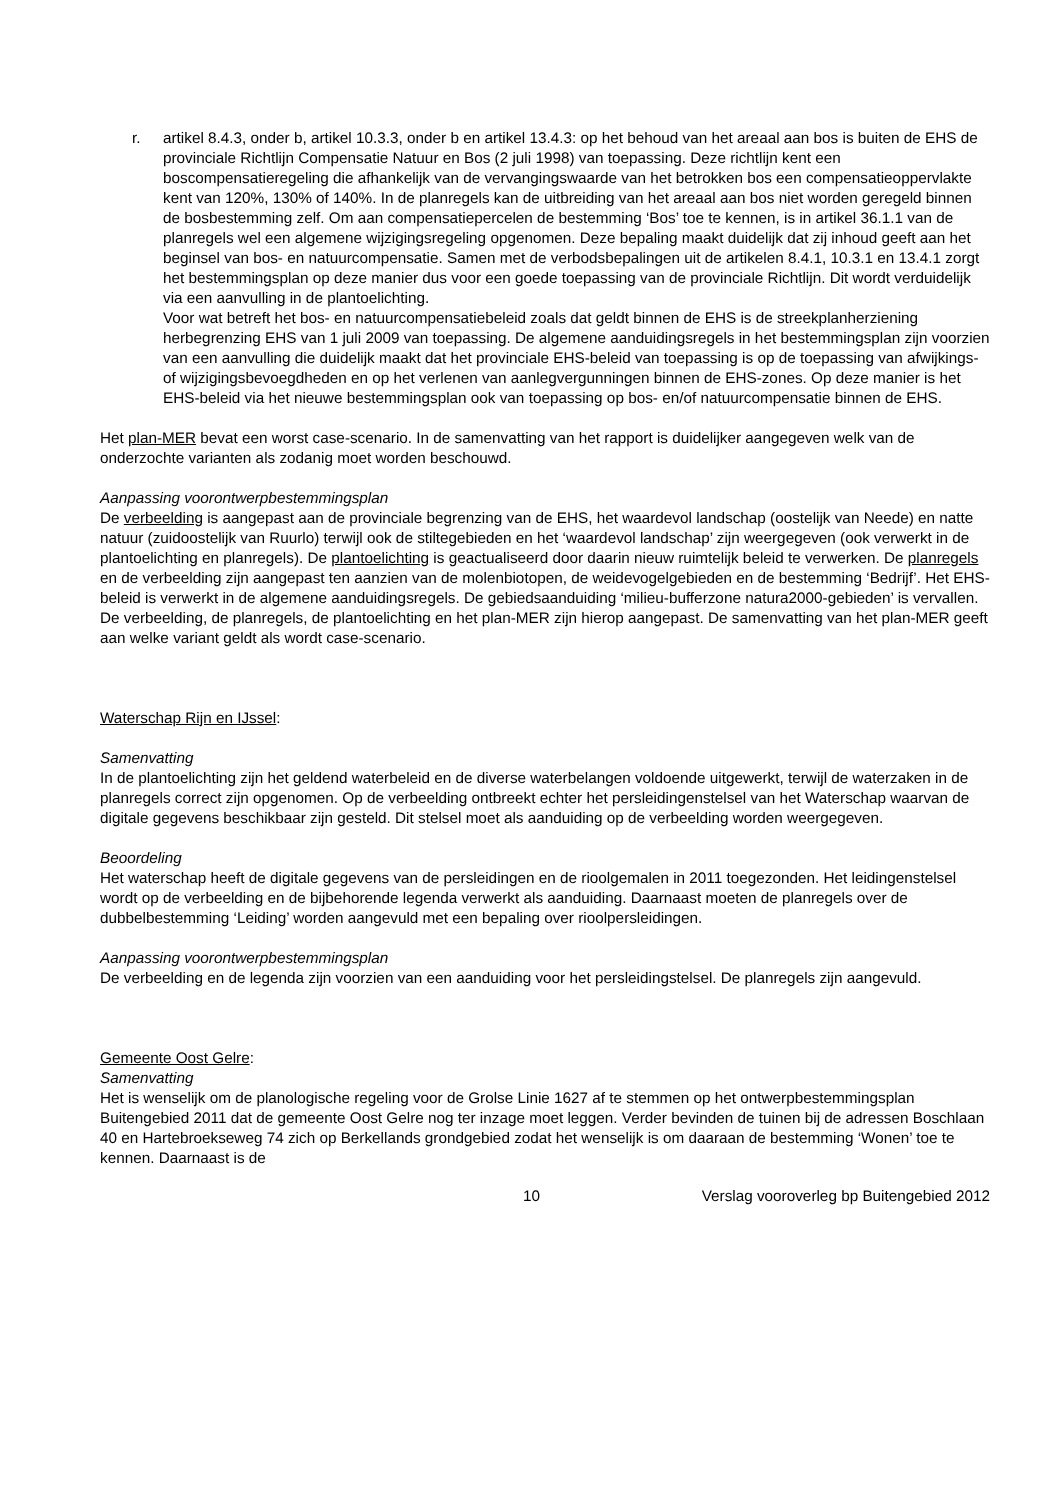r. artikel 8.4.3, onder b, artikel 10.3.3, onder b en artikel 13.4.3: op het behoud van het areaal aan bos is buiten de EHS de provinciale Richtlijn Compensatie Natuur en Bos (2 juli 1998) van toepassing. Deze richtlijn kent een boscompensatieregeling die afhankelijk van de vervangingswaarde van het betrokken bos een compensatieoppervlakte kent van 120%, 130% of 140%. In de planregels kan de uitbreiding van het areaal aan bos niet worden geregeld binnen de bosbestemming zelf. Om aan compensatiepercelen de bestemming ‘Bos’ toe te kennen, is in artikel 36.1.1 van de planregels wel een algemene wijzigingsregeling opgenomen. Deze bepaling maakt duidelijk dat zij inhoud geeft aan het beginsel van bos- en natuurcompensatie. Samen met de verbodsbepalingen uit de artikelen 8.4.1, 10.3.1 en 13.4.1 zorgt het bestemmingsplan op deze manier dus voor een goede toepassing van de provinciale Richtlijn. Dit wordt verduidelijk via een aanvulling in de plantoelichting.
Voor wat betreft het bos- en natuurcompensatiebeleid zoals dat geldt binnen de EHS is de streekplanherziening herbegrenzing EHS van 1 juli 2009 van toepassing. De algemene aanduidingsregels in het bestemmingsplan zijn voorzien van een aanvulling die duidelijk maakt dat het provinciale EHS-beleid van toepassing is op de toepassing van afwijkings- of wijzigingsbevoegdheden en op het verlenen van aanlegvergunningen binnen de EHS-zones. Op deze manier is het EHS-beleid via het nieuwe bestemmingsplan ook van toepassing op bos- en/of natuurcompensatie binnen de EHS.
Het plan-MER bevat een worst case-scenario. In de samenvatting van het rapport is duidelijker aangegeven welk van de onderzochte varianten als zodanig moet worden beschouwd.
Aanpassing voorontwerpbestemmingsplan
De verbeelding is aangepast aan de provinciale begrenzing van de EHS, het waardevol landschap (oostelijk van Neede) en natte natuur (zuidoostelijk van Ruurlo) terwijl ook de stiltegebieden en het ‘waardevol landschap’ zijn weergegeven (ook verwerkt in de plantoelichting en planregels). De plantoelichting is geactualiseerd door daarin nieuw ruimtelijk beleid te verwerken. De planregels en de verbeelding zijn aangepast ten aanzien van de molenbiotopen, de weidevogelgebieden en de bestemming ‘Bedrijf’. Het EHS-beleid is verwerkt in de algemene aanduidingsregels. De gebiedsaanduiding ‘milieu-bufferzone natura2000-gebieden’ is vervallen. De verbeelding, de planregels, de plantoelichting en het plan-MER zijn hierop aangepast. De samenvatting van het plan-MER geeft aan welke variant geldt als wordt case-scenario.
Waterschap Rijn en IJssel:
Samenvatting
In de plantoelichting zijn het geldend waterbeleid en de diverse waterbelangen voldoende uitgewerkt, terwijl de waterzaken in de planregels correct zijn opgenomen. Op de verbeelding ontbreekt echter het persleidingenstelsel van het Waterschap waarvan de digitale gegevens beschikbaar zijn gesteld. Dit stelsel moet als aanduiding op de verbeelding worden weergegeven.
Beoordeling
Het waterschap heeft de digitale gegevens van de persleidingen en de rioolgemalen in 2011 toegezonden. Het leidingenstelsel wordt op de verbeelding en de bijbehorende legenda verwerkt als aanduiding. Daarnaast moeten de planregels over de dubbelbestemming ‘Leiding’ worden aangevuld met een bepaling over rioolpersleidingen.
Aanpassing voorontwerpbestemmingsplan
De verbeelding en de legenda zijn voorzien van een aanduiding voor het persleidingstelsel. De planregels zijn aangevuld.
Gemeente Oost Gelre:
Samenvatting
Het is wenselijk om de planologische regeling voor de Grolse Linie 1627 af te stemmen op het ontwerpbestemmingsplan Buitengebied 2011 dat de gemeente Oost Gelre nog ter inzage moet leggen. Verder bevinden de tuinen bij de adressen Boschlaan 40 en Hartebroekseweg 74 zich op Berkellands grondgebied zodat het wenselijk is om daaraan de bestemming ‘Wonen’ toe te kennen. Daarnaast is de
10 Verslag vooroverleg bp Buitengebied 2012